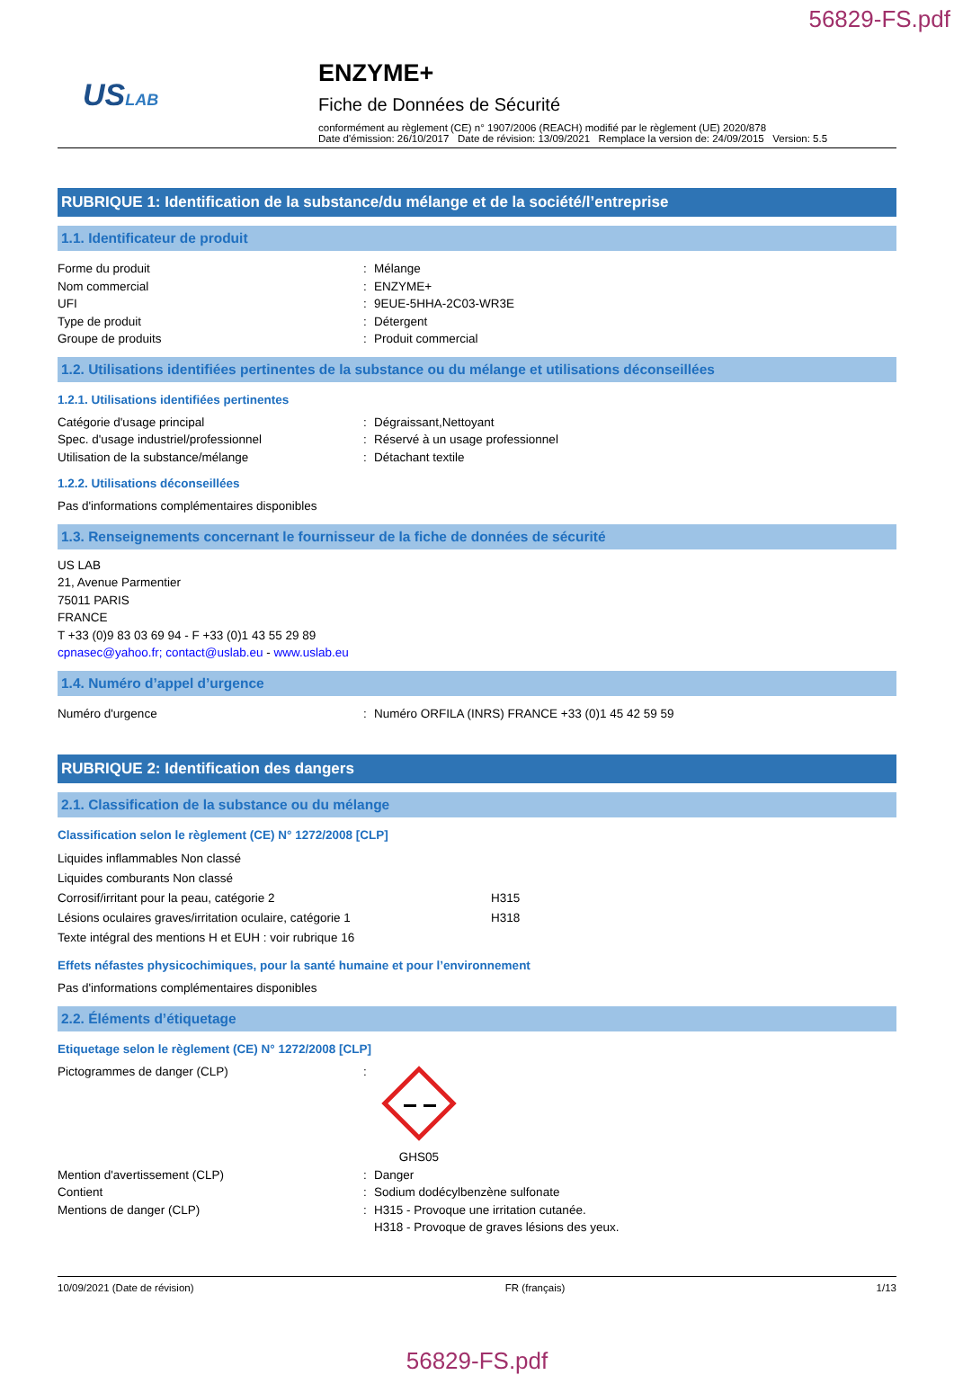56829-FS.pdf
USLAB
ENZYME+
Fiche de Données de Sécurité
conformément au règlement (CE) n° 1907/2006 (REACH) modifié par le règlement (UE) 2020/878
Date d'émission: 26/10/2017 Date de révision: 13/09/2021 Remplace la version de: 24/09/2015 Version: 5.5
RUBRIQUE 1: Identification de la substance/du mélange et de la société/l’entreprise
1.1. Identificateur de produit
Forme du produit: Mélange
Nom commercial: ENZYME+
UFI: 9EUE-5HHA-2C03-WR3E
Type de produit: Détergent
Groupe de produits: Produit commercial
1.2. Utilisations identifiées pertinentes de la substance ou du mélange et utilisations déconseillées
1.2.1. Utilisations identifiées pertinentes
Catégorie d'usage principal: Dégraissant,Nettoyant
Spec. d'usage industriel/professionnel: Réservé à un usage professionnel
Utilisation de la substance/mélange: Détachant textile
1.2.2. Utilisations déconseillées
Pas d'informations complémentaires disponibles
1.3. Renseignements concernant le fournisseur de la fiche de données de sécurité
US LAB
21, Avenue Parmentier
75011 PARIS
FRANCE
T +33 (0)9 83 03 69 94 - F +33 (0)1 43 55 29 89
cpnasec@yahoo.fr; contact@uslab.eu - www.uslab.eu
1.4. Numéro d’appel d’urgence
Numéro d'urgence: Numéro ORFILA (INRS) FRANCE +33 (0)1 45 42 59 59
RUBRIQUE 2: Identification des dangers
2.1. Classification de la substance ou du mélange
Classification selon le règlement (CE) N° 1272/2008 [CLP]
Liquides inflammables Non classé
Liquides comburants Non classé
Corrosif/irritant pour la peau, catégorie 2 H315
Lésions oculaires graves/irritation oculaire, catégorie 1 H318
Texte intégral des mentions H et EUH : voir rubrique 16
Effets néfastes physicochimiques, pour la santé humaine et pour l’environnement
Pas d'informations complémentaires disponibles
2.2. Éléments d’étiquetage
Etiquetage selon le règlement (CE) N° 1272/2008 [CLP]
Pictogrammes de danger (CLP):
GHS05
Mention d'avertissement (CLP): Danger
Contient: Sodium dodécylbenzène sulfonate
Mentions de danger (CLP): H315 - Provoque une irritation cutanée.
H318 - Provoque de graves lésions des yeux.
10/09/2021 (Date de révision) FR (français) 1/13
56829-FS.pdf